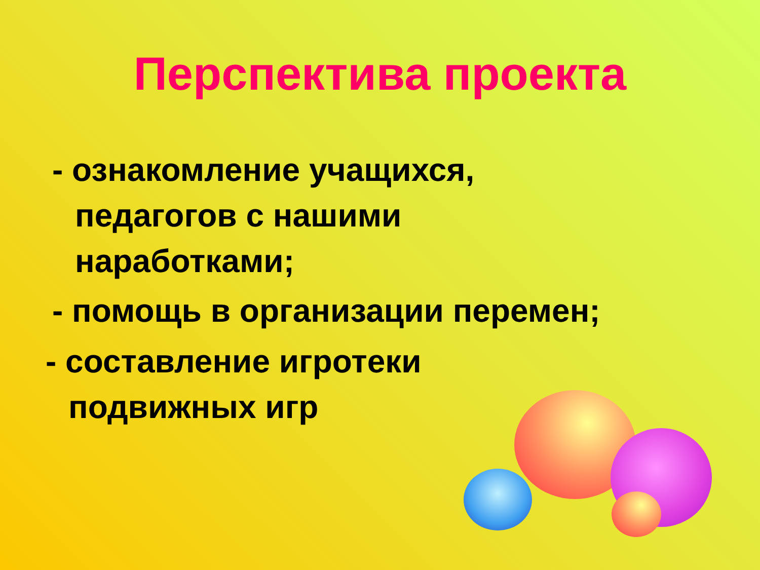Перспектива проекта
- ознакомление учащихся,
педагогов с нашими
наработками;
- помощь в организации перемен;
- составление игротеки
подвижных игр